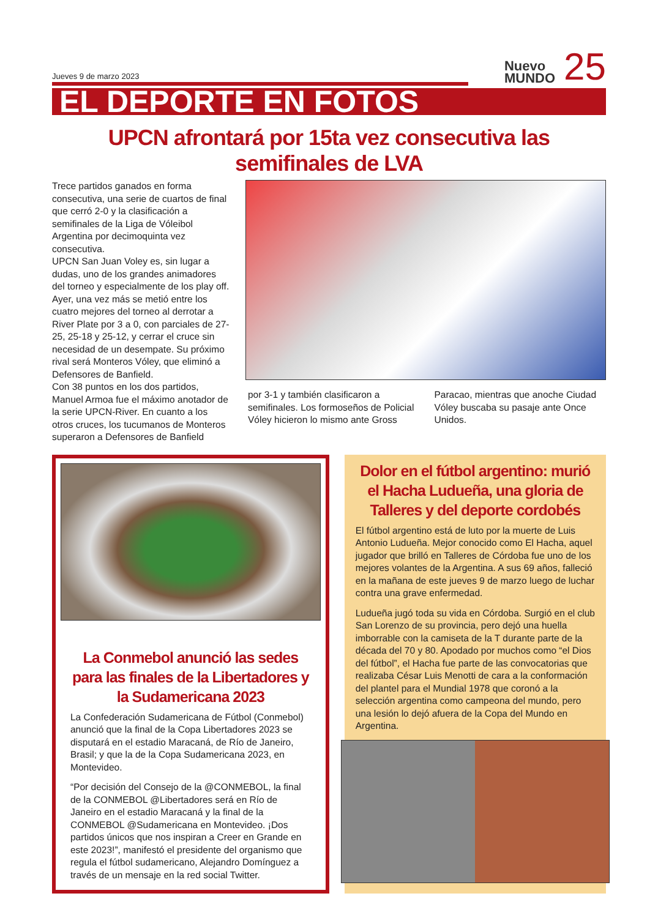Jueves 9 de marzo 2023
Nuevo
MUNDO
25
EL DEPORTE EN FOTOS
UPCN afrontará por 15ta vez consecutiva las semifinales de LVA
Trece partidos ganados en forma consecutiva, una serie de cuartos de final que cerró 2-0 y la clasificación a semifinales de la Liga de Vóleibol Argentina por decimoquinta vez consecutiva.
UPCN San Juan Voley es, sin lugar a dudas, uno de los grandes animadores del torneo y especialmente de los play off. Ayer, una vez más se metió entre los cuatro mejores del torneo al derrotar a River Plate por 3 a 0, con parciales de 27-25, 25-18 y 25-12, y cerrar el cruce sin necesidad de un desempate. Su próximo rival será Monteros Vóley, que eliminó a Defensores de Banfield.
Con 38 puntos en los dos partidos, Manuel Armoa fue el máximo anotador de la serie UPCN-River. En cuanto a los otros cruces, los tucumanos de Monteros superaron a Defensores de Banfield
por 3-1 y también clasificaron a semifinales. Los formoseños de Policial Vóley hicieron lo mismo ante Gross
Paracao, mientras que anoche Ciudad Vóley buscaba su pasaje ante Once Unidos.
La Conmebol anunció las sedes para las finales de la Libertadores y la Sudamericana 2023
La Confederación Sudamericana de Fútbol (Conmebol) anunció que la final de la Copa Libertadores 2023 se disputará en el estadio Maracaná, de Río de Janeiro, Brasil; y que la de la Copa Sudamericana 2023, en Montevideo.
“Por decisión del Consejo de la @CONMEBOL, la final de la CONMEBOL @Libertadores será en Río de Janeiro en el estadio Maracaná y la final de la CONMEBOL @Sudamericana en Montevideo. ¡Dos partidos únicos que nos inspiran a Creer en Grande en este 2023!”, manifestó el presidente del organismo que regula el fútbol sudamericano, Alejandro Domínguez a través de un mensaje en la red social Twitter.
Dolor en el fútbol argentino: murió el Hacha Ludueña, una gloria de Talleres y del deporte cordobés
El fútbol argentino está de luto por la muerte de Luis Antonio Ludueña. Mejor conocido como El Hacha, aquel jugador que brilló en Talleres de Córdoba fue uno de los mejores volantes de la Argentina. A sus 69 años, falleció en la mañana de este jueves 9 de marzo luego de luchar contra una grave enfermedad.
Ludueña jugó toda su vida en Córdoba. Surgió en el club San Lorenzo de su provincia, pero dejó una huella imborrable con la camiseta de la T durante parte de la década del 70 y 80. Apodado por muchos como “el Dios del fútbol”, el Hacha fue parte de las convocatorias que realizaba César Luis Menotti de cara a la conformación del plantel para el Mundial 1978 que coronó a la selección argentina como campeona del mundo, pero una lesión lo dejó afuera de la Copa del Mundo en Argentina.